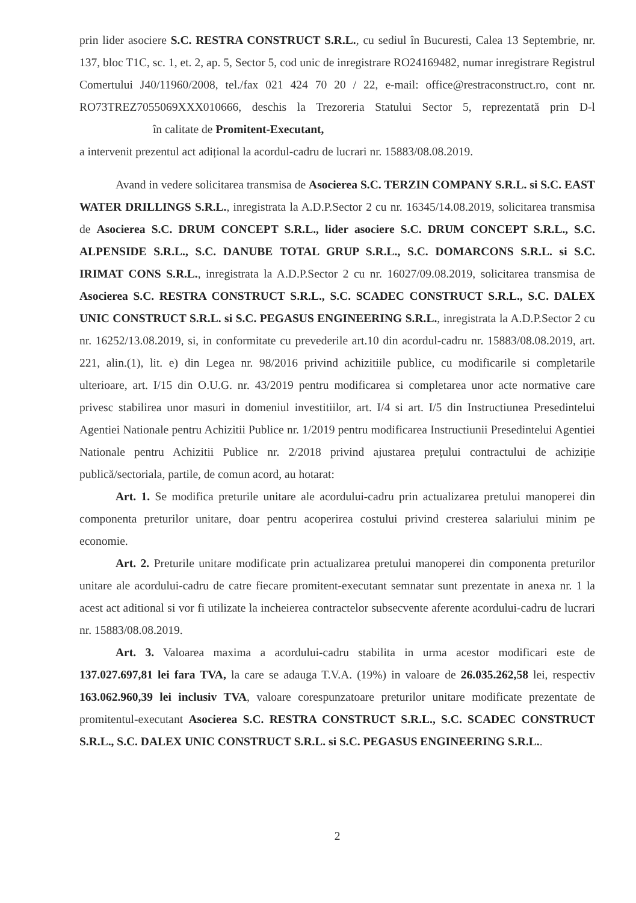prin lider asociere S.C. RESTRA CONSTRUCT S.R.L., cu sediul în Bucuresti, Calea 13 Septembrie, nr. 137, bloc T1C, sc. 1, et. 2, ap. 5, Sector 5, cod unic de inregistrare RO24169482, numar inregistrare Registrul Comertului J40/11960/2008, tel./fax 021 424 70 20 / 22, e-mail: office@restraconstruct.ro, cont nr. RO73TREZ7055069XXX010666, deschis la Trezoreria Statului Sector 5, reprezentată prin D-l în calitate de Promitent-Executant,
a intervenit prezentul act adițional la acordul-cadru de lucrari nr. 15883/08.08.2019.
Avand in vedere solicitarea transmisa de Asocierea S.C. TERZIN COMPANY S.R.L. si S.C. EAST WATER DRILLINGS S.R.L., inregistrata la A.D.P.Sector 2 cu nr. 16345/14.08.2019, solicitarea transmisa de Asocierea S.C. DRUM CONCEPT S.R.L., lider asociere S.C. DRUM CONCEPT S.R.L., S.C. ALPENSIDE S.R.L., S.C. DANUBE TOTAL GRUP S.R.L., S.C. DOMARCONS S.R.L. si S.C. IRIMAT CONS S.R.L., inregistrata la A.D.P.Sector 2 cu nr. 16027/09.08.2019, solicitarea transmisa de Asocierea S.C. RESTRA CONSTRUCT S.R.L., S.C. SCADEC CONSTRUCT S.R.L., S.C. DALEX UNIC CONSTRUCT S.R.L. si S.C. PEGASUS ENGINEERING S.R.L., inregistrata la A.D.P.Sector 2 cu nr. 16252/13.08.2019, si, in conformitate cu prevederile art.10 din acordul-cadru nr. 15883/08.08.2019, art. 221, alin.(1), lit. e) din Legea nr. 98/2016 privind achizitiile publice, cu modificarile si completarile ulterioare, art. I/15 din O.U.G. nr. 43/2019 pentru modificarea si completarea unor acte normative care privesc stabilirea unor masuri in domeniul investitiilor, art. I/4 si art. I/5 din Instructiunea Presedintelui Agentiei Nationale pentru Achizitii Publice nr. 1/2019 pentru modificarea Instructiunii Presedintelui Agentiei Nationale pentru Achizitii Publice nr. 2/2018 privind ajustarea prețului contractului de achiziție publică/sectoriala, partile, de comun acord, au hotarat:
Art. 1. Se modifica preturile unitare ale acordului-cadru prin actualizarea pretului manoperei din componenta preturilor unitare, doar pentru acoperirea costului privind cresterea salariului minim pe economie.
Art. 2. Preturile unitare modificate prin actualizarea pretului manoperei din componenta preturilor unitare ale acordului-cadru de catre fiecare promitent-executant semnatar sunt prezentate in anexa nr. 1 la acest act aditional si vor fi utilizate la incheierea contractelor subsecvente aferente acordului-cadru de lucrari nr. 15883/08.08.2019.
Art. 3. Valoarea maxima a acordului-cadru stabilita in urma acestor modificari este de 137.027.697,81 lei fara TVA, la care se adauga T.V.A. (19%) in valoare de 26.035.262,58 lei, respectiv 163.062.960,39 lei inclusiv TVA, valoare corespunzatoare preturilor unitare modificate prezentate de promitentul-executant Asocierea S.C. RESTRA CONSTRUCT S.R.L., S.C. SCADEC CONSTRUCT S.R.L., S.C. DALEX UNIC CONSTRUCT S.R.L. si S.C. PEGASUS ENGINEERING S.R.L..
2